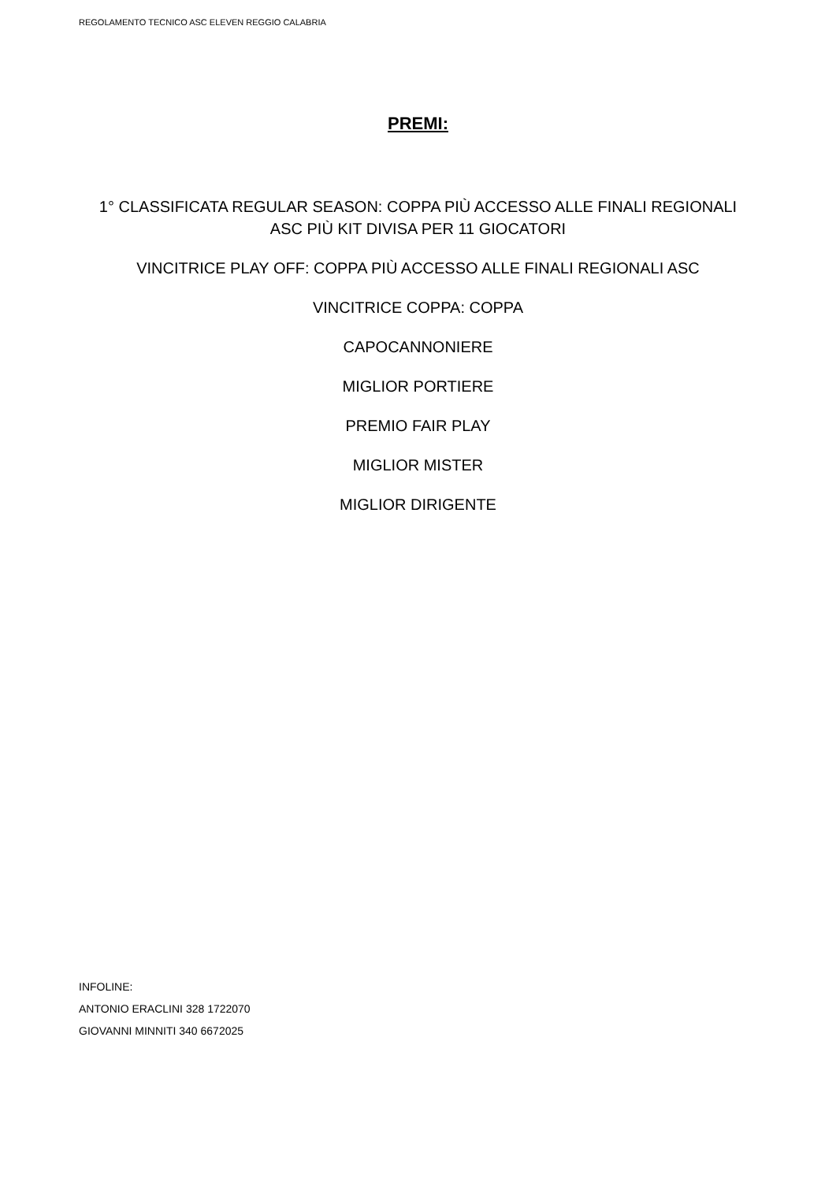REGOLAMENTO TECNICO ASC ELEVEN REGGIO CALABRIA
PREMI:
1° CLASSIFICATA REGULAR SEASON: COPPA PIÙ ACCESSO ALLE FINALI REGIONALI
ASC PIÙ KIT DIVISA PER 11 GIOCATORI
VINCITRICE PLAY OFF: COPPA PIÙ ACCESSO ALLE FINALI REGIONALI ASC
VINCITRICE COPPA: COPPA
CAPOCANNONIERE
MIGLIOR PORTIERE
PREMIO FAIR PLAY
MIGLIOR MISTER
MIGLIOR DIRIGENTE
INFOLINE:
ANTONIO ERACLINI 328 1722070
GIOVANNI MINNITI 340 6672025